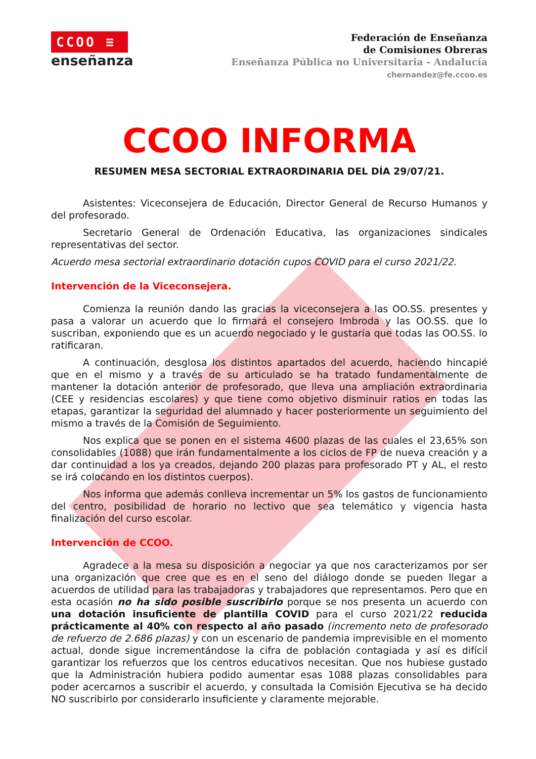CCOO ≡
enseñanza
Federación de Enseñanza
de Comisiones Obreras
Enseñanza Pública no Universitaria - Andalucía
chernandez@fe.ccoo.es
CCOO INFORMA
RESUMEN MESA SECTORIAL EXTRAORDINARIA DEL DÍA 29/07/21.
Asistentes: Viceconsejera de Educación, Director General de Recurso Humanos y del profesorado.
Secretario General de Ordenación Educativa, las organizaciones sindicales representativas del sector.
Acuerdo mesa sectorial extraordinario dotación cupos COVID para el curso 2021/22.
Intervención de la Viceconsejera.
Comienza la reunión dando las gracias la viceconsejera a las OO.SS. presentes y pasa a valorar un acuerdo que lo firmará el consejero Imbroda y las OO.SS. que lo suscriban, exponiendo que es un acuerdo negociado y le gustaría que todas las OO.SS. lo ratificaran.
A continuación, desglosa los distintos apartados del acuerdo, haciendo hincapié que en el mismo y a través de su articulado se ha tratado fundamentalmente de mantener la dotación anterior de profesorado, que lleva una ampliación extraordinaria (CEE y residencias escolares) y que tiene como objetivo disminuir ratios en todas las etapas, garantizar la seguridad del alumnado y hacer posteriormente un seguimiento del mismo a través de la Comisión de Seguimiento.
Nos explica que se ponen en el sistema 4600 plazas de las cuales el 23,65% son consolidables (1088) que irán fundamentalmente a los ciclos de FP de nueva creación y a dar continuidad a los ya creados, dejando 200 plazas para profesorado PT y AL, el resto se irá colocando en los distintos cuerpos).
Nos informa que además conlleva incrementar un 5% los gastos de funcionamiento del centro, posibilidad de horario no lectivo que sea telemático y vigencia hasta finalización del curso escolar.
Intervención de CCOO.
Agradece a la mesa su disposición a negociar ya que nos caracterizamos por ser una organización que cree que es en el seno del diálogo donde se pueden llegar a acuerdos de utilidad para las trabajadoras y trabajadores que representamos. Pero que en esta ocasión no ha sido posible suscribirlo porque se nos presenta un acuerdo con una dotación insuficiente de plantilla COVID para el curso 2021/22 reducida prácticamente al 40% con respecto al año pasado (incremento neto de profesorado de refuerzo de 2.686 plazas) y con un escenario de pandemia imprevisible en el momento actual, donde sigue incrementándose la cifra de población contagiada y así es difícil garantizar los refuerzos que los centros educativos necesitan. Que nos hubiese gustado que la Administración hubiera podido aumentar esas 1088 plazas consolidables para poder acercarnos a suscribir el acuerdo, y consultada la Comisión Ejecutiva se ha decido NO suscribirlo por considerarlo insuficiente y claramente mejorable.